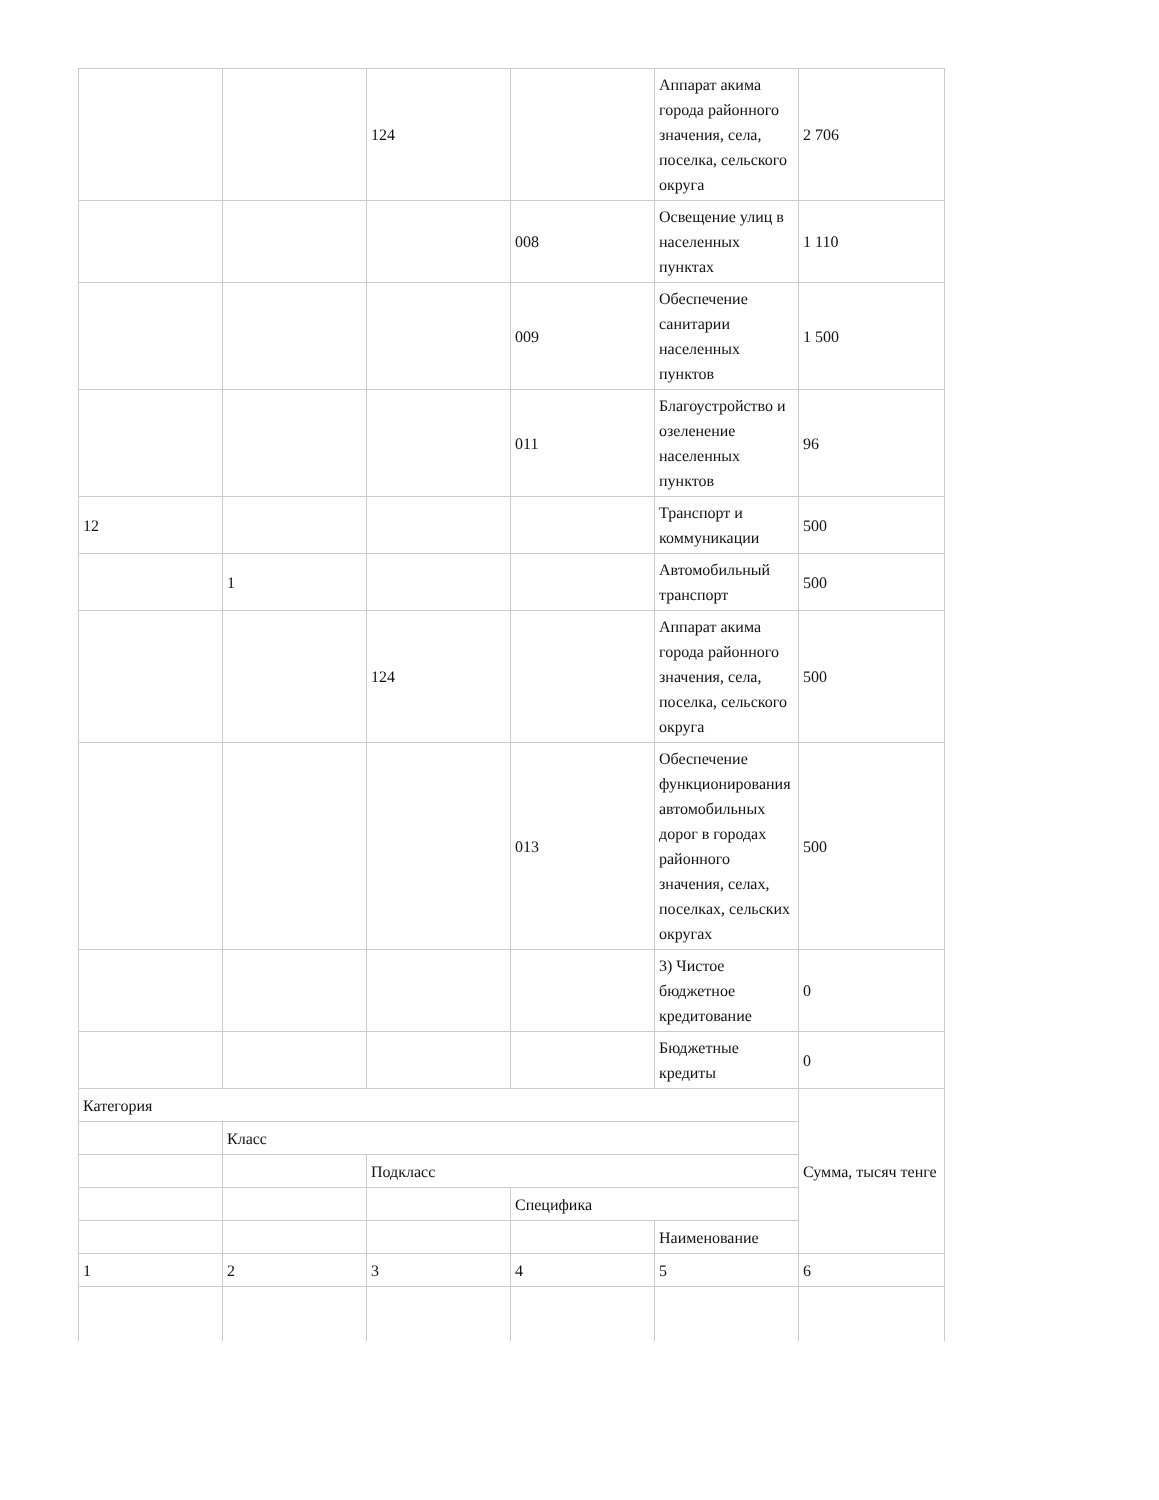| | | 124 | | Аппарат акима города районного значения, села, поселка, сельского округа | 2 706 |
| | | | 008 | Освещение улиц в населенных пунктах | 1 110 |
| | | | 009 | Обеспечение санитарии населенных пунктов | 1 500 |
| | | | 011 | Благоустройство и озеленение населенных пунктов | 96 |
| 12 | | | | Транспорт и коммуникации | 500 |
| | 1 | | | Автомобильный транспорт | 500 |
| | | 124 | | Аппарат акима города районного значения, села, поселка, сельского округа | 500 |
| | | | 013 | Обеспечение функционирования автомобильных дорог в городах районного значения, селах, поселках, сельских округах | 500 |
| | | | | 3) Чистое бюджетное кредитование | 0 |
| | | | | Бюджетные кредиты | 0 |
| Категория | | | | | Сумма, тысяч тенге |
| | Класс | | | | |
| | | Подкласс | | | |
| | | | Специфика | | |
| | | | | Наименование | |
| 1 | 2 | 3 | 4 | 5 | 6 |